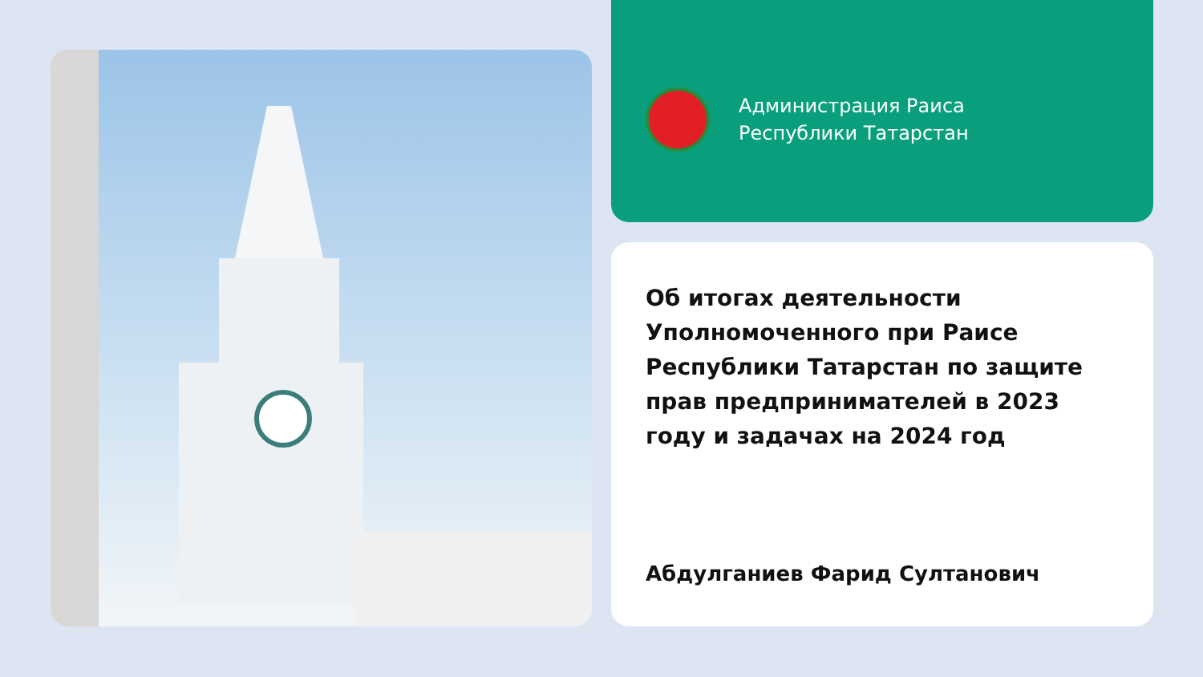Администрация Раиса
Республики Татарстан
Об итогах деятельности Уполномоченного при Раисе Республики Татарстан по защите прав предпринимателей в 2023 году и задачах на 2024 год
Абдулганиев Фарид Султанович